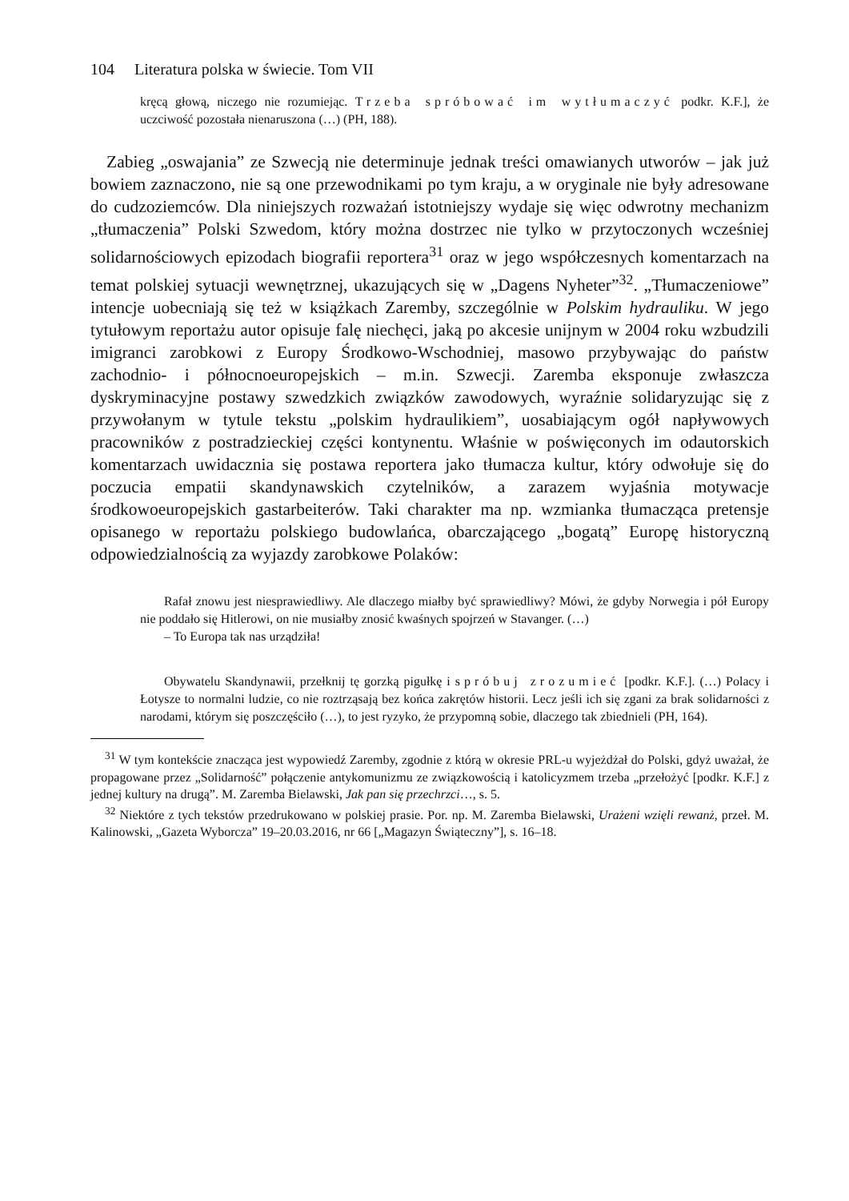104 Literatura polska w świecie. Tom VII
kręcą głową, niczego nie rozumiejąc. Trzeba spróbować im wytłumaczyć podkr. K.F.], że uczciwość pozostała nienaruszona (…) (PH, 188).
Zabieg „oswajania” ze Szwecją nie determinuje jednak treści omawianych utworów – jak już bowiem zaznaczono, nie są one przewodnikami po tym kraju, a w oryginale nie były adresowane do cudzoziemców. Dla niniejszych rozważań istotniejszy wydaje się więc odwrotny mechanizm „tłumaczenia” Polski Szwedom, który można dostrzec nie tylko w przytoczonych wcześniej solidarnościowych epizodach biografii reportera<sup>31</sup> oraz w jego współczesnych komentarzach na temat polskiej sytuacji wewnętrznej, ukazujących się w „Dagens Nyheter”<sup>32</sup>. „Tłumaczeniowe” intencje uobecniają się też w książkach Zaremby, szczególnie w Polskim hydrauliku. W jego tytułowym reportażu autor opisuje falę niechęci, jaką po akcesie unijnym w 2004 roku wzbudzili imigranci zarobkowi z Europy Środkowo-Wschodniej, masowo przybywając do państw zachodnio- i północnoeuropejskich – m.in. Szwecji. Zaremba eksponuje zwłaszcza dyskryminacyjne postawy szwedzkich związków zawodowych, wyraźnie solidaryzując się z przywołanym w tytule tekstu „polskim hydraulikiem”, uosabiającym ogół napływowych pracowników z postradzieckiej części kontynentu. Właśnie w poświęconych im odautorskich komentarzach uwidacznia się postawa reportera jako tłumacza kultur, który odwołuje się do poczucia empatii skandynawskich czytelników, a zarazem wyjaśnia motywacje środkowoeuropejskich gastarbeiterów. Taki charakter ma np. wzmianka tłumacząca pretensje opisanego w reportażu polskiego budowlańca, obarczającego „bogatą” Europę historyczną odpowiedzialnością za wyjazdy zarobkowe Polaków:
Rafał znowu jest niesprawiedliwy. Ale dlaczego miałby być sprawiedliwy? Mówi, że gdyby Norwegia i pół Europy nie poddało się Hitlerowi, on nie musiałby znosić kwaśnych spojrzeń w Stavanger. (…)
– To Europa tak nas urządziła!
Obywatelu Skandynawii, przełknij tę gorzką pigułkę i spróbuj zrozumieć [podkr. K.F.]. (…) Polacy i Łotysze to normalni ludzie, co nie roztrząsają bez końca zakrętów historii. Lecz jeśli ich się zgani za brak solidarności z narodami, którym się poszczęściło (…), to jest ryzyko, że przypomną sobie, dlaczego tak zbiednieli (PH, 164).
<sup>31</sup> W tym kontekście znacząca jest wypowiedź Zaremby, zgodnie z którą w okresie PRL-u wyjeżdżał do Polski, gdyż uważał, że propagowane przez „Solidarność” połączenie antykomunizmu ze związkowością i katolicyzmem trzeba „przełożyć [podkr. K.F.] z jednej kultury na drugą”. M. Zaremba Bielawski, Jak pan się przechrzci…, s. 5.
<sup>32</sup> Niektóre z tych tekstów przedrukowano w polskiej prasie. Por. np. M. Zaremba Bielawski, Urażeni wzięli rewanż, przeł. M. Kalinowski, „Gazeta Wyborcza” 19–20.03.2016, nr 66 [„Magazyn Świąteczny”], s. 16–18.